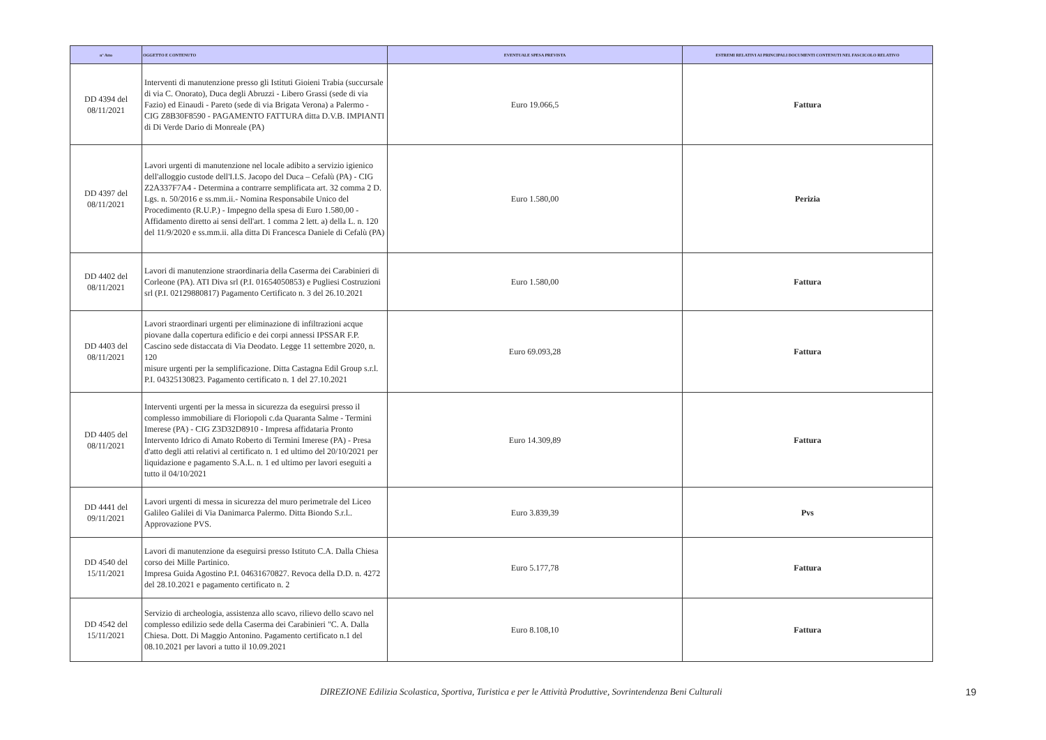| n° Atto | OGGETTO E CONTENUTO | EVENTUALE SPESA PREVISTA | ESTREMI RELATIVI AI PRINCIPALI DOCUMENTI CONTENUTI NEL FASCICOLO RELATIVO |
| --- | --- | --- | --- |
| DD 4394 del 08/11/2021 | Interventi di manutenzione presso gli Istituti Gioieni Trabia (succursale di via C. Onorato), Duca degli Abruzzi - Libero Grassi (sede di via Fazio) ed Einaudi - Pareto (sede di via Brigata Verona) a Palermo - CIG Z8B30F8590 - PAGAMENTO FATTURA ditta D.V.B. IMPIANTI di Di Verde Dario di Monreale (PA) | Euro 19.066,5 | Fattura |
| DD 4397 del 08/11/2021 | Lavori urgenti di manutenzione nel locale adibito a servizio igienico dell'alloggio custode dell'I.I.S. Jacopo del Duca – Cefalù (PA) - CIG Z2A337F7A4 - Determina a contrarre semplificata art. 32 comma 2 D. Lgs. n. 50/2016 e ss.mm.ii.- Nomina Responsabile Unico del Procedimento (R.U.P.) - Impegno della spesa di Euro 1.580,00 - Affidamento diretto ai sensi dell'art. 1 comma 2 lett. a) della L. n. 120 del 11/9/2020 e ss.mm.ii. alla ditta Di Francesca Daniele di Cefalù (PA) | Euro 1.580,00 | Perizia |
| DD 4402 del 08/11/2021 | Lavori di manutenzione straordinaria della Caserma dei Carabinieri di Corleone (PA). ATI Diva srl (P.I. 01654050853) e Pugliesi Costruzioni srl (P.I. 02129880817) Pagamento Certificato n. 3 del 26.10.2021 | Euro 1.580,00 | Fattura |
| DD 4403 del 08/11/2021 | Lavori straordinari urgenti per eliminazione di infiltrazioni acque piovane dalla copertura edificio e dei corpi annessi IPSSAR F.P. Cascino sede distaccata di Via Deodato. Legge 11 settembre 2020, n. 120 misure urgenti per la semplificazione. Ditta Castagna Edil Group s.r.l. P.I. 04325130823. Pagamento certificato n. 1 del 27.10.2021 | Euro 69.093,28 | Fattura |
| DD 4405 del 08/11/2021 | Interventi urgenti per la messa in sicurezza da eseguirsi presso il complesso immobiliare di Floriopoli c.da Quaranta Salme - Termini Imerese (PA) - CIG Z3D32D8910 - Impresa affidataria Pronto Intervento Idrico di Amato Roberto di Termini Imerese (PA) - Presa d'atto degli atti relativi al certificato n. 1 ed ultimo del 20/10/2021 per liquidazione e pagamento S.A.L. n. 1 ed ultimo per lavori eseguiti a tutto il 04/10/2021 | Euro 14.309,89 | Fattura |
| DD 4441 del 09/11/2021 | Lavori urgenti di messa in sicurezza del muro perimetrale del Liceo Galileo Galilei di Via Danimarca Palermo. Ditta Biondo S.r.l.. Approvazione PVS. | Euro 3.839,39 | Pvs |
| DD 4540 del 15/11/2021 | Lavori di manutenzione da eseguirsi presso Istituto C.A. Dalla Chiesa corso dei Mille Partinico. Impresa Guida Agostino P.I. 04631670827. Revoca della D.D. n. 4272 del 28.10.2021 e pagamento certificato n. 2 | Euro 5.177,78 | Fattura |
| DD 4542 del 15/11/2021 | Servizio di archeologia, assistenza allo scavo, rilievo dello scavo nel complesso edilizio sede della Caserma dei Carabinieri "C. A. Dalla Chiesa. Dott. Di Maggio Antonino. Pagamento certificato n.1 del 08.10.2021 per lavori a tutto il 10.09.2021 | Euro 8.108,10 | Fattura |
DIREZIONE Edilizia Scolastica, Sportiva, Turistica e per le Attività Produttive, Sovrintendenza Beni Culturali 19